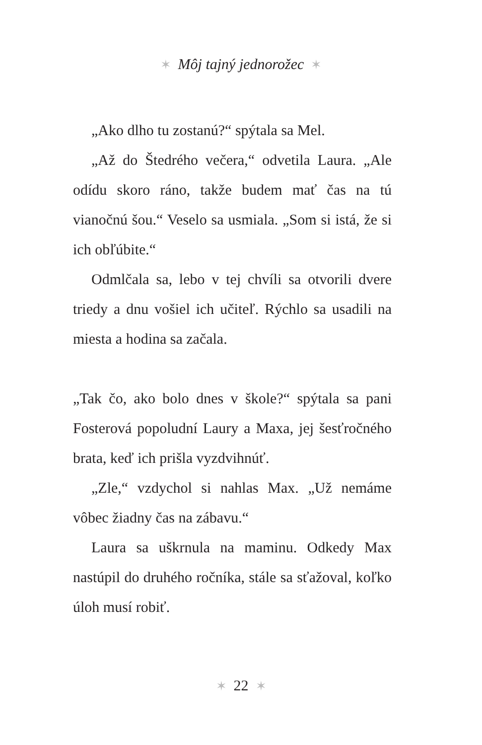✶ Môj tajný jednorožec ✶
„Ako dlho tu zostanú?“ spýtala sa Mel.
„Až do Štedrého večera,“ odvetila Laura. „Ale odídu skoro ráno, takže budem mať čas na tú vianočnú šou.“ Veselo sa usmiala. „Som si istá, že si ich obľúbite.“
Odmlčala sa, lebo v tej chvíli sa otvorili dvere triedy a dnu vošiel ich učiteľ. Rýchlo sa usadili na miesta a hodina sa začala.
„Tak čo, ako bolo dnes v škole?“ spýtala sa pani Fosterová popoludní Laury a Maxa, jej šesťročného brata, keď ich prišla vyzdvihnúť.
„Zle,“ vzdychol si nahlas Max. „Už nemáme vôbec žiadny čas na zábavu.“
Laura sa uškrnula na maminu. Odkedy Max nastúpil do druhého ročníka, stále sa sťažoval, koľko úloh musí robiť.
✶ 22 ✶